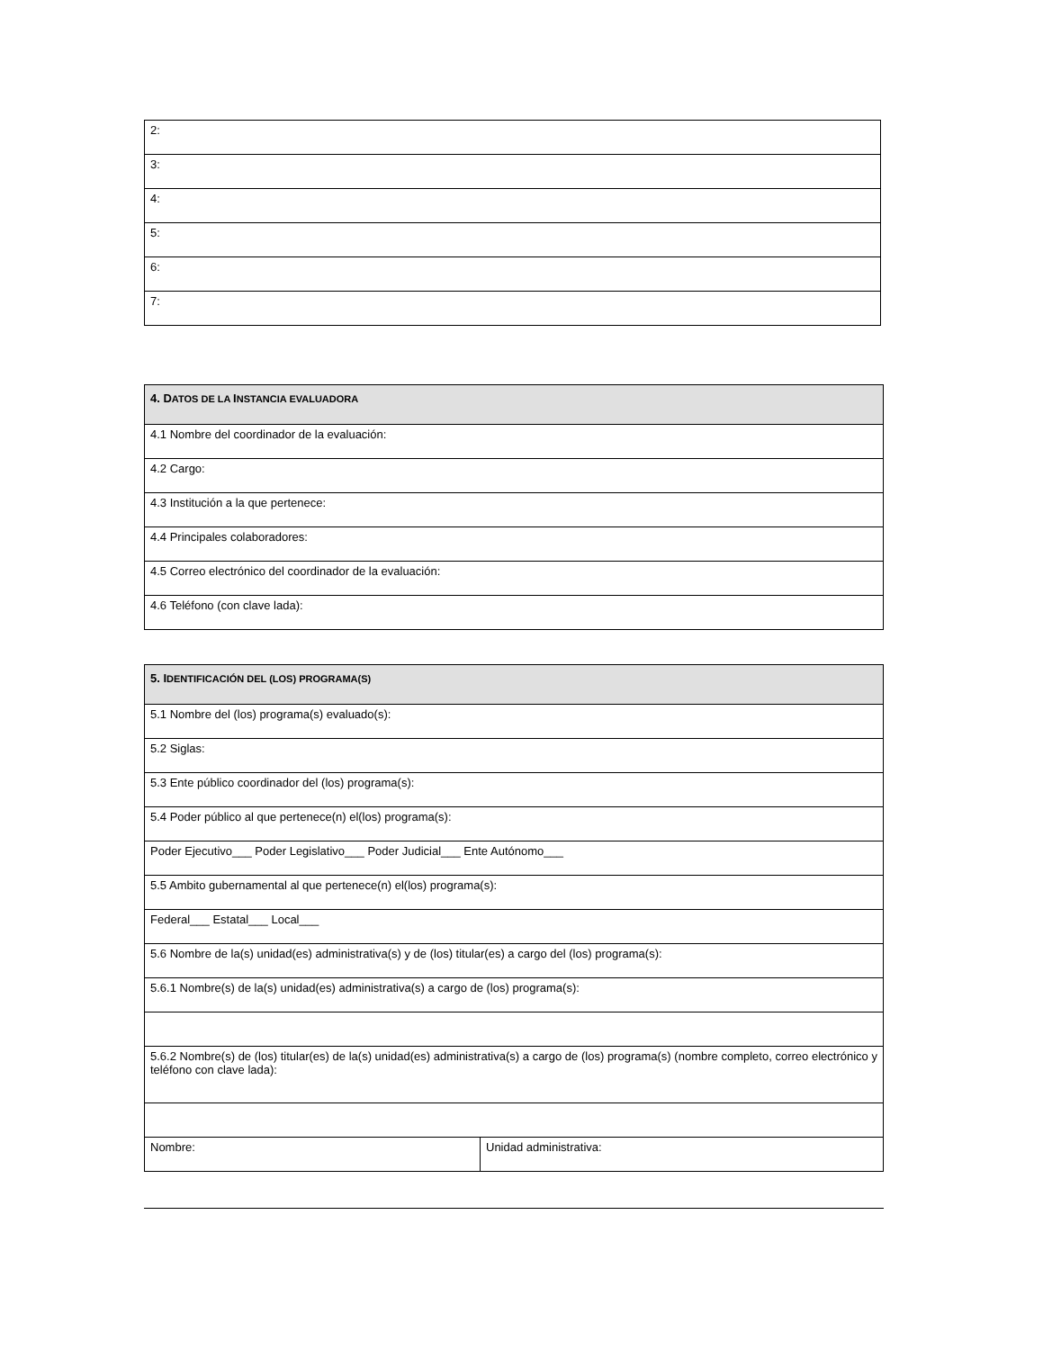| 2: |
| 3: |
| 4: |
| 5: |
| 6: |
| 7: |
| 4. D ATOS DE LA I NSTANCIA EVALUADORA |
| 4.1 Nombre del coordinador de la evaluación: |
| 4.2 Cargo: |
| 4.3 Institución a la que pertenece: |
| 4.4 Principales colaboradores: |
| 4.5 Correo electrónico del coordinador de la evaluación: |
| 4.6 Teléfono (con clave lada): |
| 5. I DENTIFICACIÓN DEL (LOS) PROGRAMA(S) | |
| 5.1 Nombre del (los) programa(s) evaluado(s): | |
| 5.2 Siglas: | |
| 5.3 Ente público coordinador del (los) programa(s): | |
| 5.4 Poder público al que pertenece(n) el(los) programa(s): | |
| Poder Ejecutivo___ Poder Legislativo___ Poder Judicial___ Ente Autónomo___ | |
| 5.5 Ambito gubernamental al que pertenece(n) el(los) programa(s): | |
| Federal___ Estatal___ Local___ | |
| 5.6 Nombre de la(s) unidad(es) administrativa(s) y de (los) titular(es) a cargo del (los) programa(s): | |
| 5.6.1 Nombre(s) de la(s) unidad(es) administrativa(s) a cargo de (los) programa(s): | |
| 5.6.2 Nombre(s) de (los) titular(es) de la(s) unidad(es) administrativa(s) a cargo de (los) programa(s) (nombre completo, correo electrónico y teléfono con clave lada): | |
| Nombre: | Unidad administrativa: |